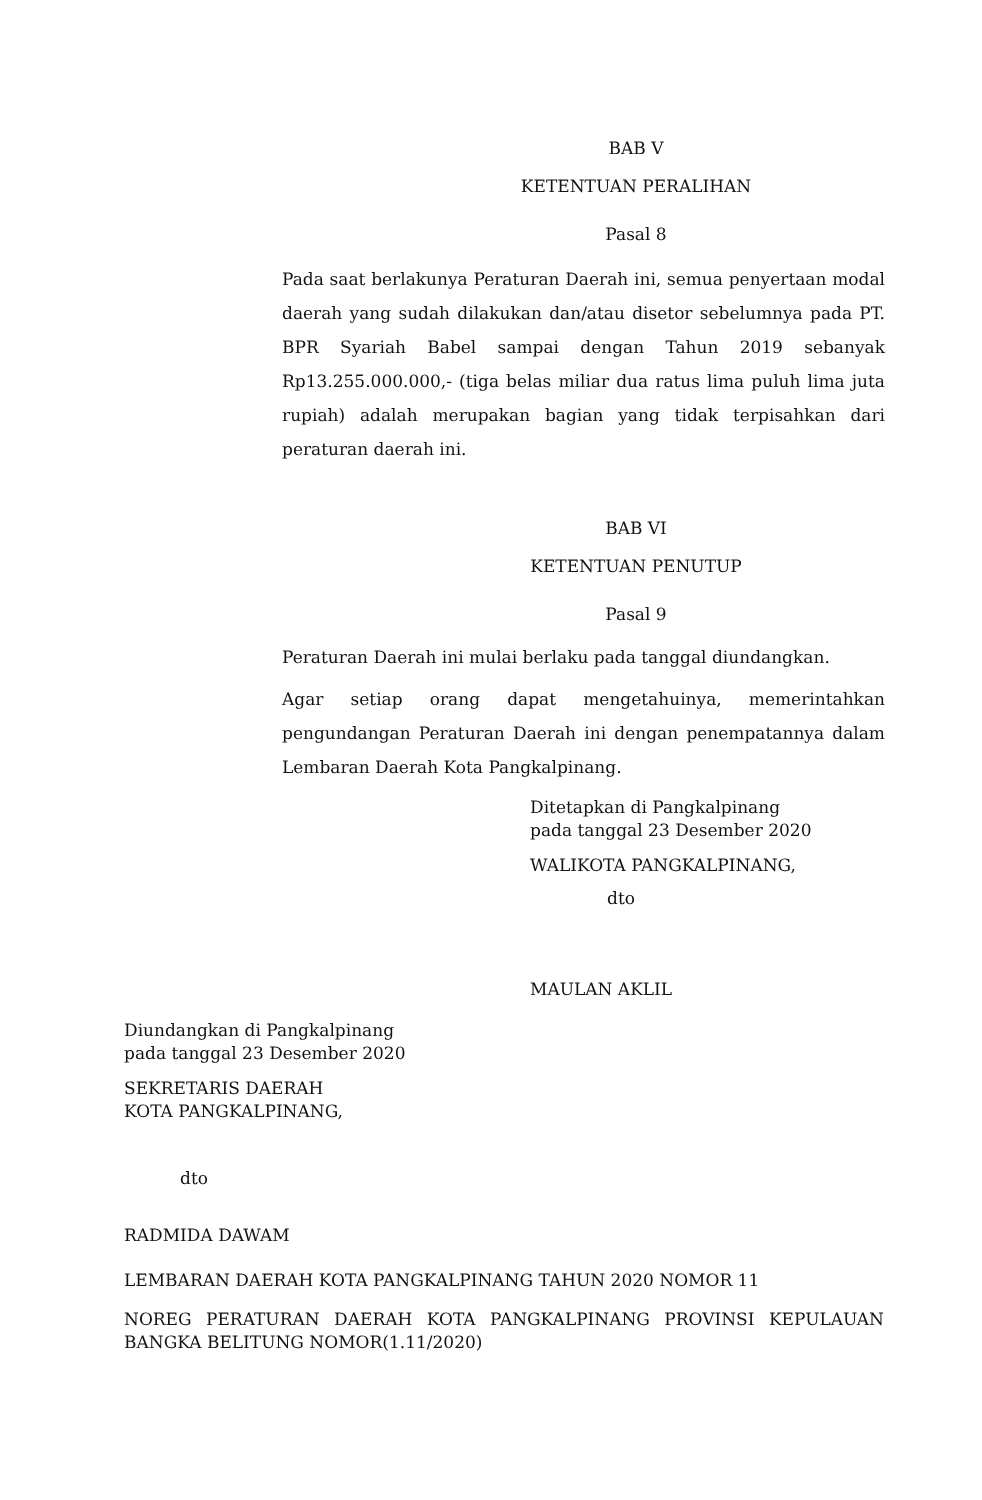BAB V
KETENTUAN PERALIHAN
Pasal 8
Pada saat berlakunya Peraturan Daerah ini, semua penyertaan modal daerah yang sudah dilakukan dan/atau disetor sebelumnya pada PT. BPR Syariah Babel sampai dengan Tahun 2019 sebanyak Rp13.255.000.000,- (tiga belas miliar dua ratus lima puluh lima juta rupiah) adalah merupakan bagian yang tidak terpisahkan dari peraturan daerah ini.
BAB VI
KETENTUAN PENUTUP
Pasal 9
Peraturan Daerah ini mulai berlaku pada tanggal diundangkan.
Agar setiap orang dapat mengetahuinya, memerintahkan pengundangan Peraturan Daerah ini dengan penempatannya dalam Lembaran Daerah Kota Pangkalpinang.
Ditetapkan di Pangkalpinang
pada tanggal 23 Desember 2020
WALIKOTA PANGKALPINANG,
dto
MAULAN AKLIL
Diundangkan di Pangkalpinang
pada tanggal 23 Desember 2020
SEKRETARIS DAERAH
KOTA PANGKALPINANG,
dto
RADMIDA DAWAM
LEMBARAN DAERAH KOTA PANGKALPINANG TAHUN 2020 NOMOR 11
NOREG PERATURAN DAERAH KOTA PANGKALPINANG PROVINSI KEPULAUAN BANGKA BELITUNG NOMOR(1.11/2020)